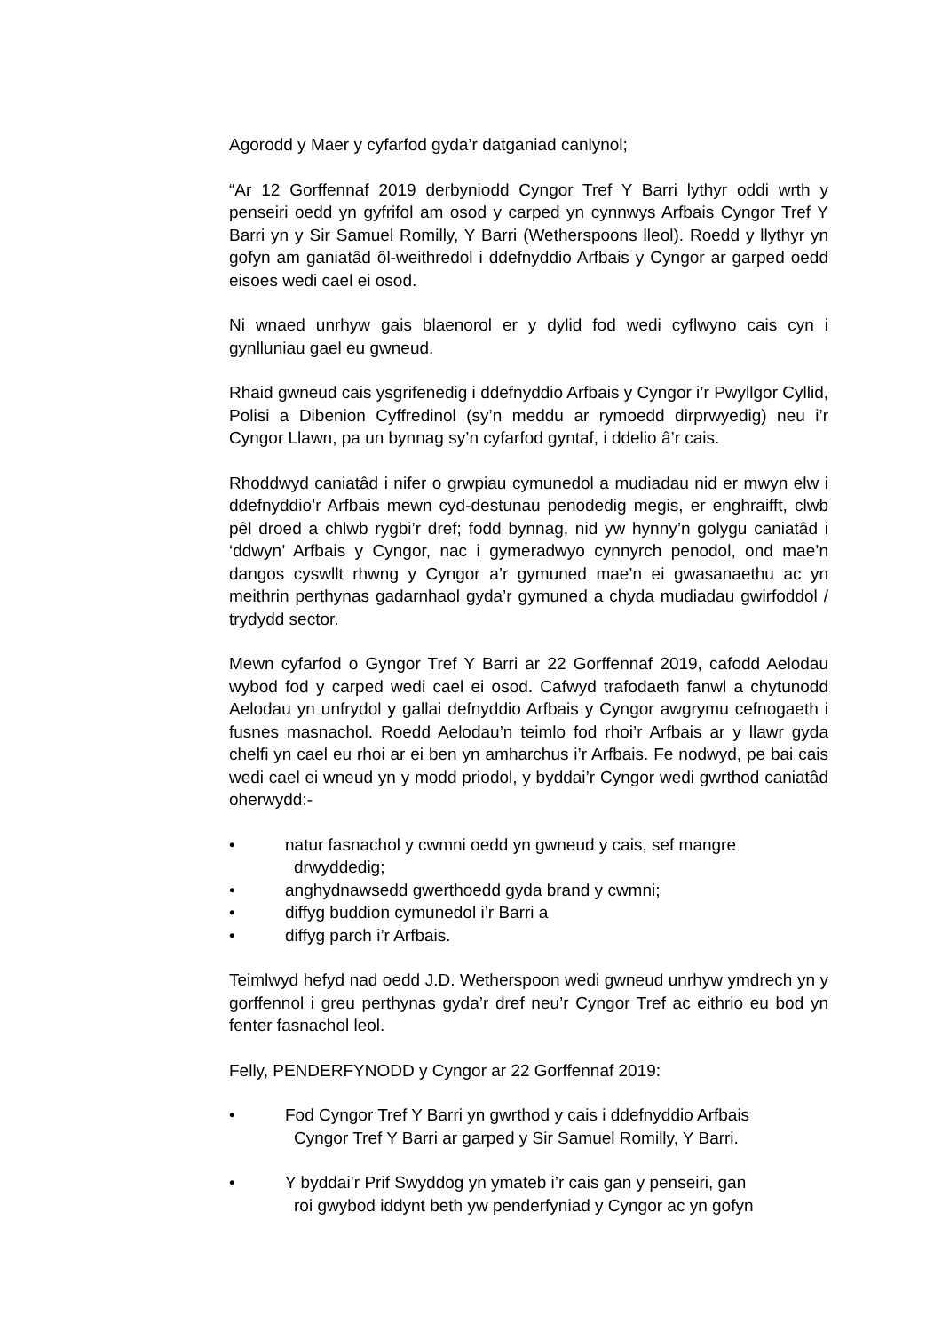Agorodd y Maer y cyfarfod gyda’r datganiad canlynol;
“Ar 12 Gorffennaf 2019 derbyniodd Cyngor Tref Y Barri lythyr oddi wrth y penseiri oedd yn gyfrifol am osod y carped yn cynnwys Arfbais Cyngor Tref Y Barri yn y Sir Samuel Romilly, Y Barri (Wetherspoons lleol). Roedd y llythyr yn gofyn am ganiatâd ôl-weithredol i ddefnyddio Arfbais y Cyngor ar garped oedd eisoes wedi cael ei osod.
Ni wnaed unrhyw gais blaenorol er y dylid fod wedi cyflwyno cais cyn i gynlluniau gael eu gwneud.
Rhaid gwneud cais ysgrifenedig i ddefnyddio Arfbais y Cyngor i’r Pwyllgor Cyllid, Polisi a Dibenion Cyffredinol (sy’n meddu ar rymoedd dirprwyedig) neu i’r Cyngor Llawn, pa un bynnag sy’n cyfarfod gyntaf, i ddelio â’r cais.
Rhoddwyd caniatâd i nifer o grwpiau cymunedol a mudiadau nid er mwyn elw i ddefnyddio’r Arfbais mewn cyd-destunau penodedig megis, er enghraifft, clwb pêl droed a chlwb rygbi’r dref; fodd bynnag, nid yw hynny’n golygu caniatâd i ‘ddwyn’ Arfbais y Cyngor, nac i gymeradwyo cynnyrch penodol, ond mae’n dangos cyswllt rhwng y Cyngor a’r gymuned mae’n ei gwasanaethu ac yn meithrin perthynas gadarnhaol gyda’r gymuned a chyda mudiadau gwirfoddol / trydydd sector.
Mewn cyfarfod o Gyngor Tref Y Barri ar 22 Gorffennaf 2019, cafodd Aelodau wybod fod y carped wedi cael ei osod. Cafwyd trafodaeth fanwl a chytunodd Aelodau yn unfrydol y gallai defnyddio Arfbais y Cyngor awgrymu cefnogaeth i fusnes masnachol. Roedd Aelodau’n teimlo fod rhoi’r Arfbais ar y llawr gyda chelfi yn cael eu rhoi ar ei ben yn amharchus i’r Arfbais. Fe nodwyd, pe bai cais wedi cael ei wneud yn y modd priodol, y byddai’r Cyngor wedi gwrthod caniatâd oherwydd:-
• natur fasnachol y cwmni oedd yn gwneud y cais, sef mangre
drwyddedig;
• anghydnawsedd gwerthoedd gyda brand y cwmni;
• diffyg buddion cymunedol i’r Barri a
• diffyg parch i’r Arfbais.
Teimlwyd hefyd nad oedd J.D. Wetherspoon wedi gwneud unrhyw ymdrech yn y gorffennol i greu perthynas gyda’r dref neu’r Cyngor Tref ac eithrio eu bod yn fenter fasnachol leol.
Felly, PENDERFYNODD y Cyngor ar 22 Gorffennaf 2019:
• Fod Cyngor Tref Y Barri yn gwrthod y cais i ddefnyddio Arfbais
Cyngor Tref Y Barri ar garped y Sir Samuel Romilly, Y Barri.
• Y byddai’r Prif Swyddog yn ymateb i’r cais gan y penseiri, gan
roi gwybod iddynt beth yw penderfyniad y Cyngor ac yn gofyn